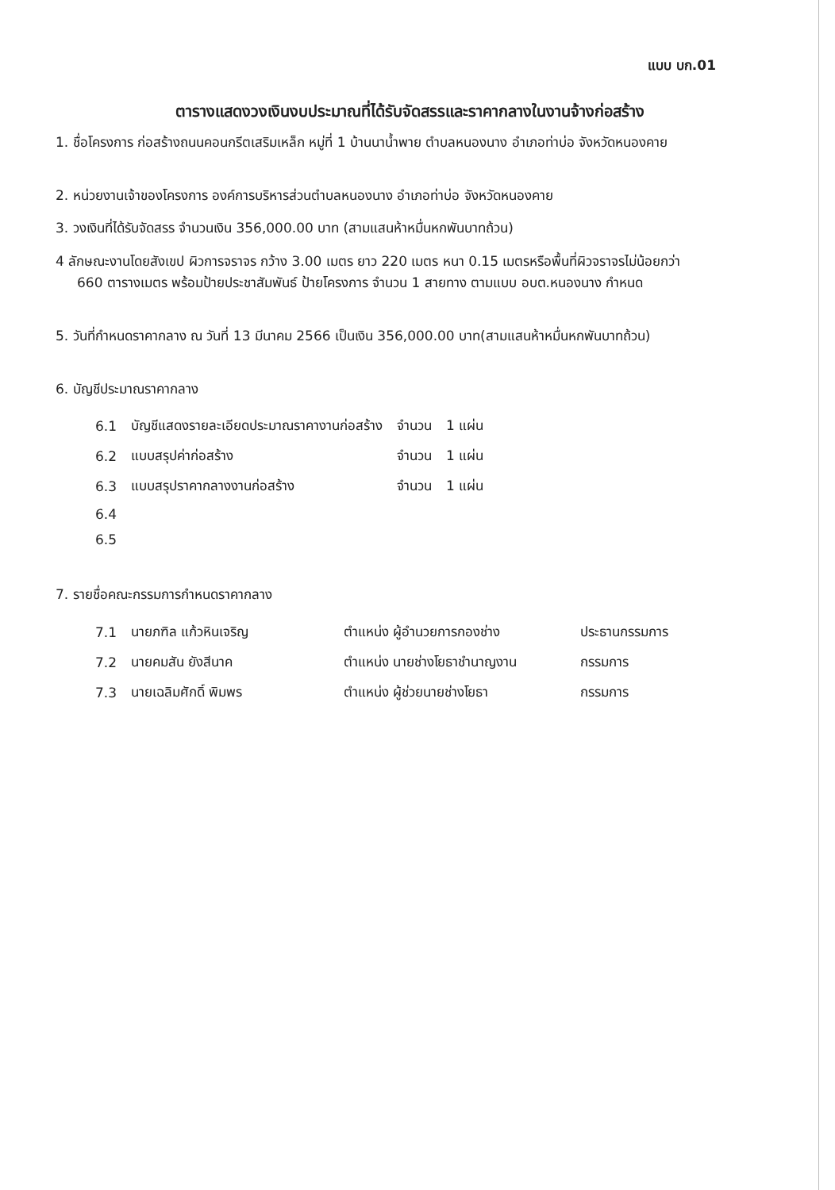แบบ บก.01
ตารางแสดงวงเงินงบประมาณที่ได้รับจัดสรรและราคากลางในงานจ้างก่อสร้าง
1. ชื่อโครงการ ก่อสร้างถนนคอนกรีตเสริมเหล็ก หมู่ที่ 1 บ้านนาน้ำพาย ตำบลหนองนาง อำเภอท่าบ่อ จังหวัดหนองคาย
2. หน่วยงานเจ้าของโครงการ องค์การบริหารส่วนตำบลหนองนาง อำเภอท่าบ่อ จังหวัดหนองคาย
3. วงเงินที่ได้รับจัดสรร จำนวนเงิน 356,000.00 บาท (สามแสนห้าหมื่นหกพันบาทถ้วน)
4 ลักษณะงานโดยสังเขป ผิวการจราจร กว้าง 3.00 เมตร ยาว 220 เมตร หนา 0.15 เมตรหรือพื้นที่ผิวจราจรไม่น้อยกว่า
660 ตารางเมตร พร้อมป้ายประชาสัมพันธ์ ป้ายโครงการ จำนวน 1 สายทาง ตามแบบ อบต.หนองนาง กำหนด
5. วันที่กำหนดราคากลาง ณ วันที่ 13 มีนาคม 2566 เป็นเงิน 356,000.00 บาท(สามแสนห้าหมื่นหกพันบาทถ้วน)
6. บัญชีประมาณราคากลาง
| 6.1 | บัญชีแสดงรายละเอียดประมาณราคางานก่อสร้าง | จำนวน | 1 แผ่น |
| 6.2 | แบบสรุปค่าก่อสร้าง | จำนวน | 1 แผ่น |
| 6.3 | แบบสรุปราคากลางงานก่อสร้าง | จำนวน | 1 แผ่น |
| 6.4 | | | |
| 6.5 | | | |
7. รายชื่อคณะกรรมการกำหนดราคากลาง
| 7.1 | นายภฑิล แก้วหินเจริญ | ตำแหน่ง ผู้อำนวยการกองช่าง | ประธานกรรมการ |
| 7.2 | นายคมสัน ยังสีนาค | ตำแหน่ง นายช่างโยธาชำนาญงาน | กรรมการ |
| 7.3 | นายเฉลิมศักดิ์ พิมพร | ตำแหน่ง ผู้ช่วยนายช่างโยธา | กรรมการ |